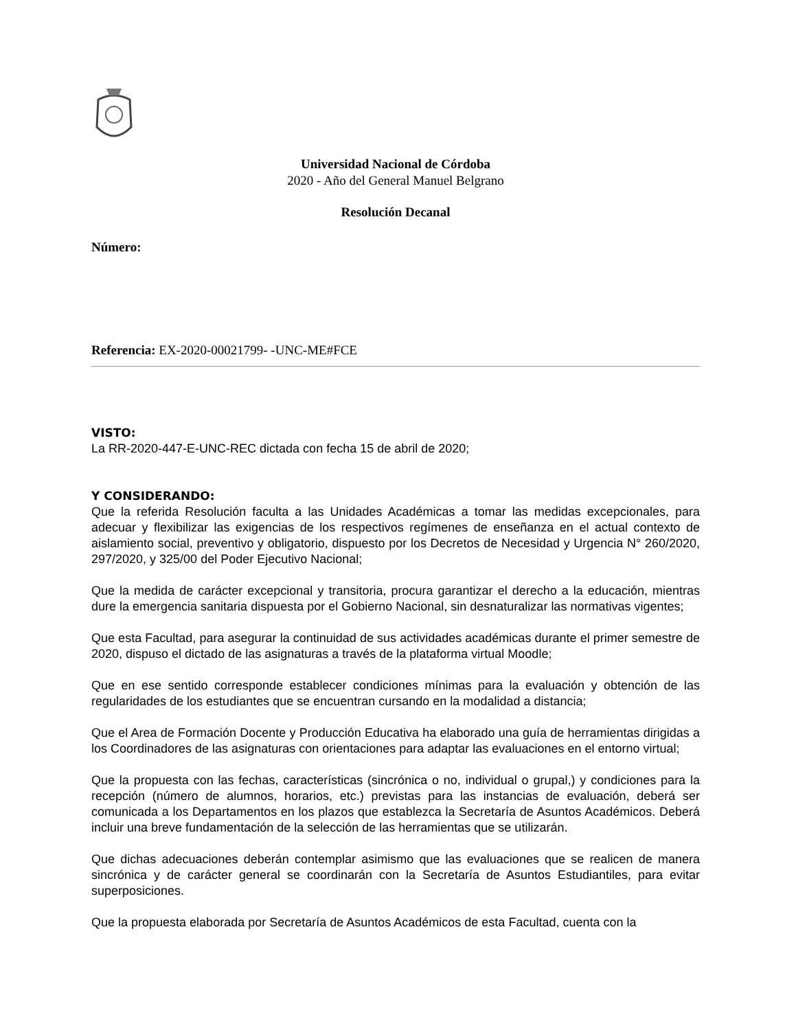Universidad Nacional de Córdoba
2020 - Año del General Manuel Belgrano
Resolución Decanal
Número:
Referencia: EX-2020-00021799- -UNC-ME#FCE
VISTO:
La RR-2020-447-E-UNC-REC dictada con fecha 15 de abril de 2020;
Y CONSIDERANDO:
Que la referida Resolución faculta a las Unidades Académicas a tomar las medidas excepcionales, para adecuar y flexibilizar las exigencias de los respectivos regímenes de enseñanza en el actual contexto de aislamiento social, preventivo y obligatorio, dispuesto por los Decretos de Necesidad y Urgencia N° 260/2020, 297/2020, y 325/00 del Poder Ejecutivo Nacional;
Que la medida de carácter excepcional y transitoria, procura garantizar el derecho a la educación, mientras dure la emergencia sanitaria dispuesta por el Gobierno Nacional, sin desnaturalizar las normativas vigentes;
Que esta Facultad, para asegurar la continuidad de sus actividades académicas durante el primer semestre de 2020, dispuso el dictado de las asignaturas a través de la plataforma virtual Moodle;
Que en ese sentido corresponde establecer condiciones mínimas para la evaluación y obtención de las regularidades de los estudiantes que se encuentran cursando en la modalidad a distancia;
Que el Area de Formación Docente y Producción Educativa ha elaborado una guía de herramientas dirigidas a los Coordinadores de las asignaturas con orientaciones para adaptar las evaluaciones en el entorno virtual;
Que la propuesta con las fechas, características (sincrónica o no, individual o grupal,) y condiciones para la recepción (número de alumnos, horarios, etc.) previstas para las instancias de evaluación, deberá ser comunicada a los Departamentos en los plazos que establezca la Secretaría de Asuntos Académicos. Deberá incluir una breve fundamentación de la selección de las herramientas que se utilizarán.
Que dichas adecuaciones deberán contemplar asimismo que las evaluaciones que se realicen de manera sincrónica y de carácter general se coordinarán con la Secretaría de Asuntos Estudiantiles, para evitar superposiciones.
Que la propuesta elaborada por Secretaría de Asuntos Académicos de esta Facultad, cuenta con la